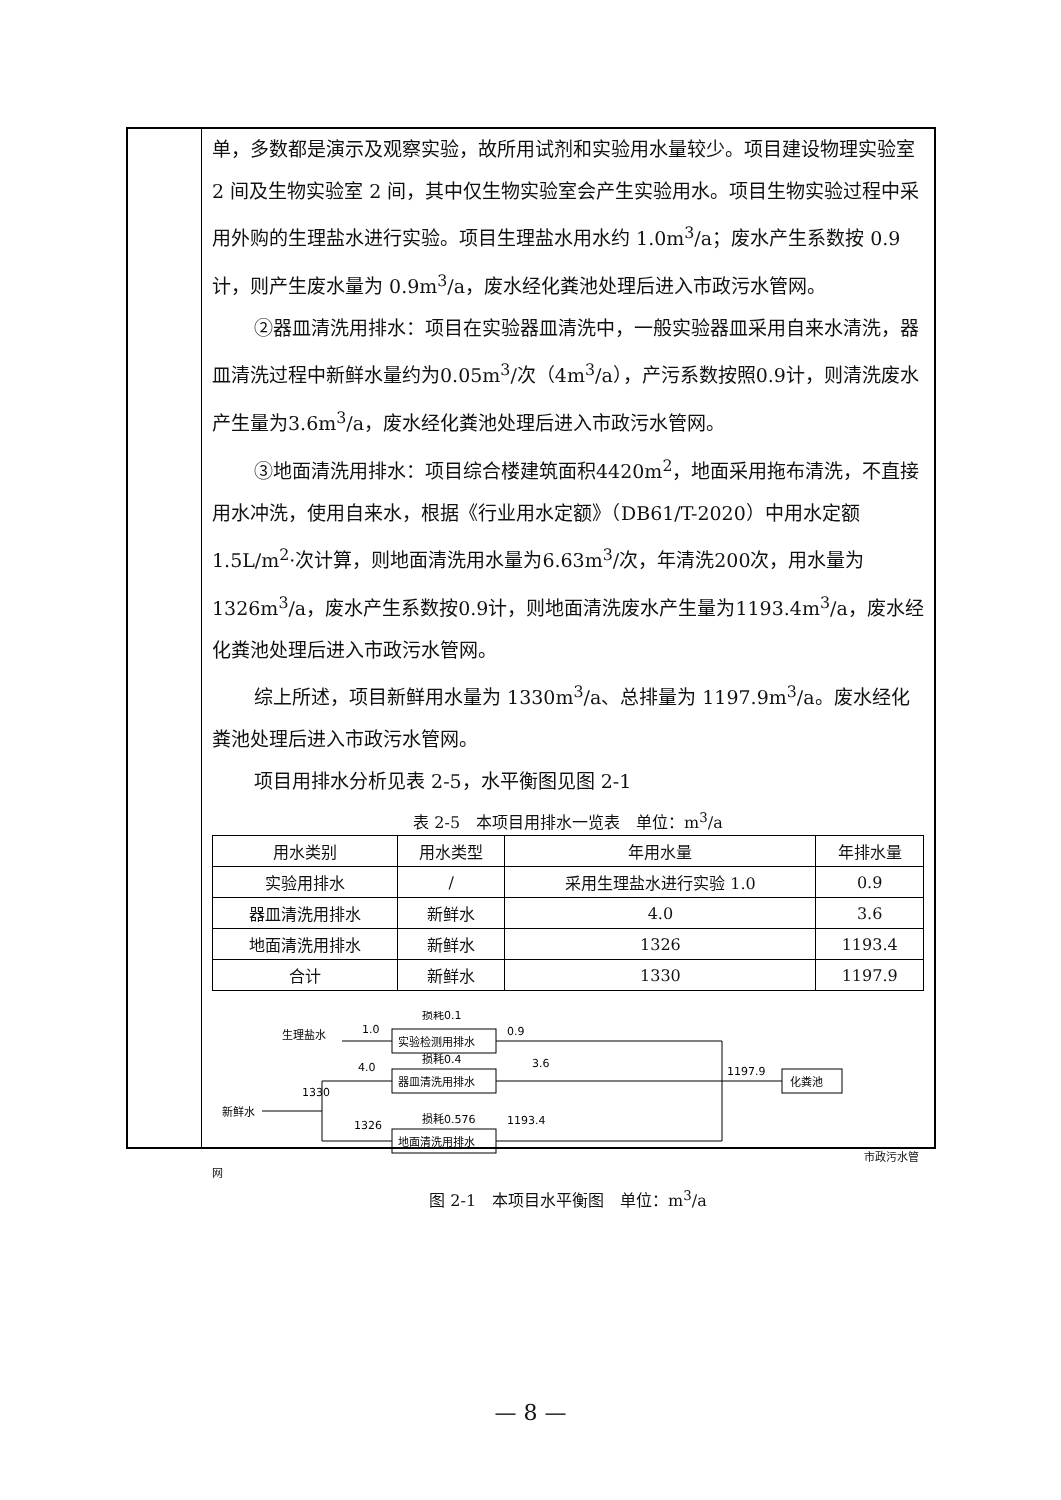单，多数都是演示及观察实验，故所用试剂和实验用水量较少。项目建设物理实验室 2 间及生物实验室 2 间，其中仅生物实验室会产生实验用水。项目生物实验过程中采用外购的生理盐水进行实验。项目生理盐水用水约 1.0m<sup>3</sup>/a；废水产生系数按 0.9 计，则产生废水量为 0.9m<sup>3</sup>/a，废水经化粪池处理后进入市政污水管网。
②器皿清洗用排水：项目在实验器皿清洗中，一般实验器皿采用自来水清洗，器皿清洗过程中新鲜水量约为0.05m<sup>3</sup>/次（4m<sup>3</sup>/a），产污系数按照0.9计，则清洗废水产生量为3.6m<sup>3</sup>/a，废水经化粪池处理后进入市政污水管网。
③地面清洗用排水：项目综合楼建筑面积4420m<sup>2</sup>，地面采用拖布清洗，不直接用水冲洗，使用自来水，根据《行业用水定额》（DB61/T-2020）中用水定额1.5L/m<sup>2</sup>·次计算，则地面清洗用水量为6.63m<sup>3</sup>/次，年清洗200次，用水量为1326m<sup>3</sup>/a，废水产生系数按0.9计，则地面清洗废水产生量为1193.4m<sup>3</sup>/a，废水经化粪池处理后进入市政污水管网。
综上所述，项目新鲜用水量为 1330m<sup>3</sup>/a、总排量为 1197.9m<sup>3</sup>/a。废水经化粪池处理后进入市政污水管网。
项目用排水分析见表 2-5，水平衡图见图 2-1
表 2-5　本项目用排水一览表　单位：m<sup>3</sup>/a
| 用水类别 | 用水类型 | 年用水量 | 年排水量 |
| --- | --- | --- | --- |
| 实验用排水 | / | 采用生理盐水进行实验 1.0 | 0.9 |
| 器皿清洗用排水 | 新鲜水 | 4.0 | 3.6 |
| 地面清洗用排水 | 新鲜水 | 1326 | 1193.4 |
| 合计 | 新鲜水 | 1330 | 1197.9 |
生理盐水
1.0
实验检测用排水
损耗0.1
0.9
4.0
器皿清洗用排水
损耗0.4
3.6
新鲜水
1330
1326
地面清洗用排水
损耗0.576
1193.4
1197.9
化粪池
市政污水管网
图 2-1　本项目水平衡图　单位：m<sup>3</sup>/a
— 8 —